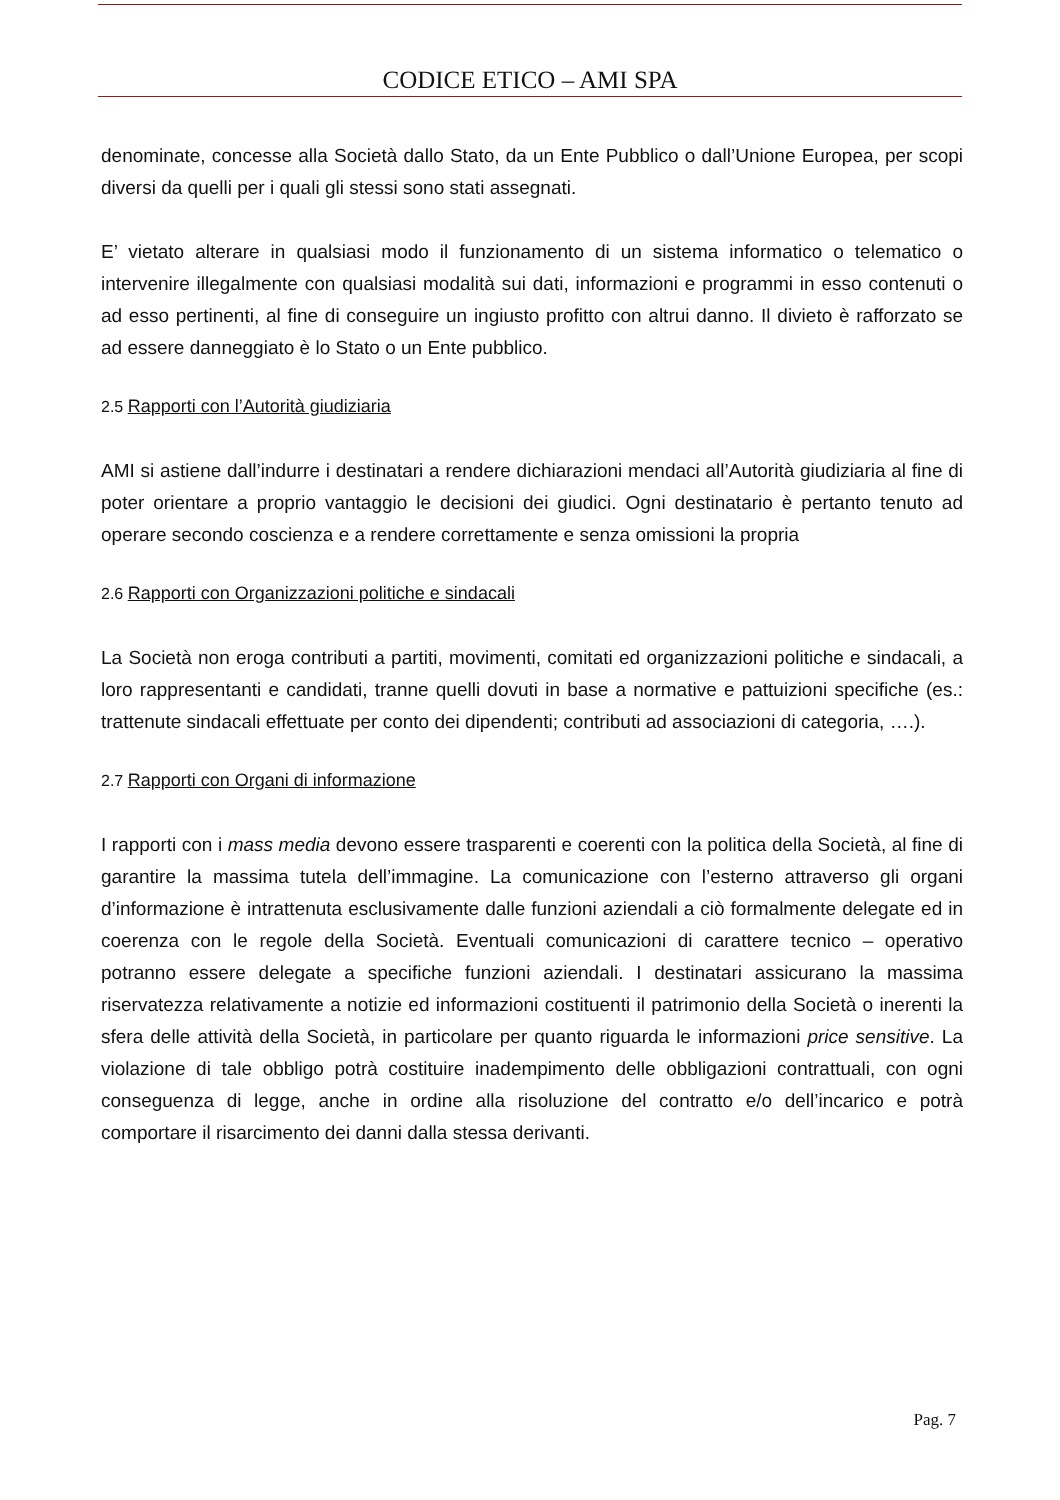CODICE ETICO – AMI SPA
denominate, concesse alla Società dallo Stato, da un Ente Pubblico o dall’Unione Europea, per scopi diversi da quelli per i quali gli stessi sono stati assegnati.
E’ vietato alterare in qualsiasi modo il funzionamento di un sistema informatico o telematico o intervenire illegalmente con qualsiasi modalità sui dati, informazioni e programmi in esso contenuti o ad esso pertinenti, al fine di conseguire un ingiusto profitto con altrui danno. Il divieto è rafforzato se ad essere danneggiato è lo Stato o un Ente pubblico.
2.5 Rapporti con l’Autorità giudiziaria
AMI si astiene dall’indurre i destinatari a rendere dichiarazioni mendaci all’Autorità giudiziaria al fine di poter orientare a proprio vantaggio le decisioni dei giudici. Ogni destinatario è pertanto tenuto ad operare secondo coscienza e a rendere correttamente e senza omissioni la propria
2.6 Rapporti con Organizzazioni politiche e sindacali
La Società non eroga contributi a partiti, movimenti, comitati ed organizzazioni politiche e sindacali, a loro rappresentanti e candidati, tranne quelli dovuti in base a normative e pattuizioni specifiche (es.: trattenute sindacali effettuate per conto dei dipendenti; contributi ad associazioni di categoria, ….).
2.7 Rapporti con Organi di informazione
I rapporti con i mass media devono essere trasparenti e coerenti con la politica della Società, al fine di garantire la massima tutela dell’immagine. La comunicazione con l’esterno attraverso gli organi d’informazione è intrattenuta esclusivamente dalle funzioni aziendali a ciò formalmente delegate ed in coerenza con le regole della Società. Eventuali comunicazioni di carattere tecnico – operativo potranno essere delegate a specifiche funzioni aziendali. I destinatari assicurano la massima riservatezza relativamente a notizie ed informazioni costituenti il patrimonio della Società o inerenti la sfera delle attività della Società, in particolare per quanto riguarda le informazioni price sensitive. La violazione di tale obbligo potrà costituire inadempimento delle obbligazioni contrattuali, con ogni conseguenza di legge, anche in ordine alla risoluzione del contratto e/o dell’incarico e potrà comportare il risarcimento dei danni dalla stessa derivanti.
Pag. 7